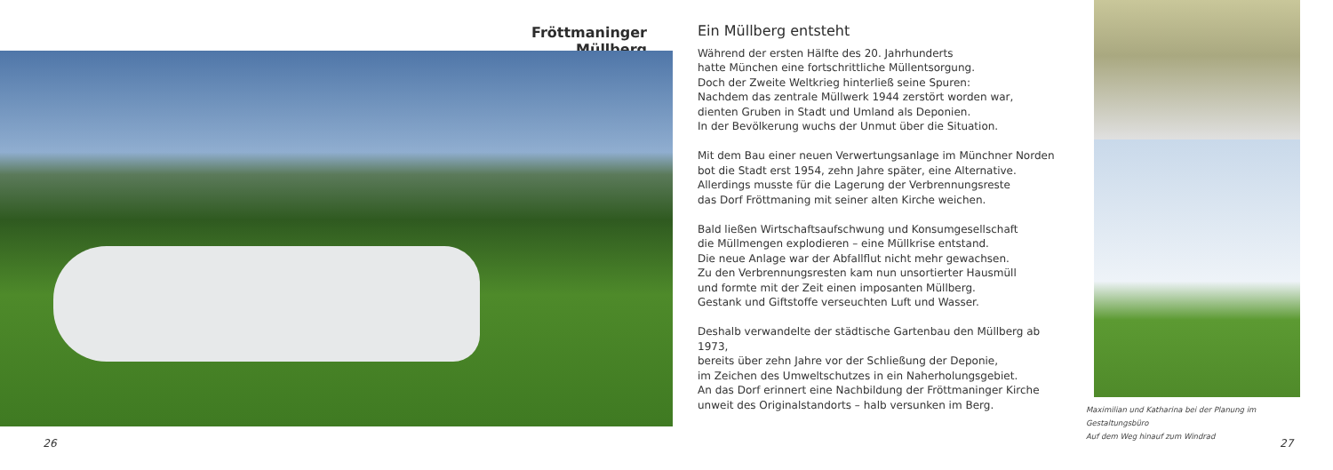Fröttmaninger Müllberg
26
Ein Müllberg entsteht
Während der ersten Hälfte des 20. Jahrhunderts
hatte München eine fortschrittliche Müllentsorgung.
Doch der Zweite Weltkrieg hinterließ seine Spuren:
Nachdem das zentrale Müllwerk 1944 zerstört worden war,
dienten Gruben in Stadt und Umland als Deponien.
In der Bevölkerung wuchs der Unmut über die Situation.
Mit dem Bau einer neuen Verwertungsanlage im Münchner Norden
bot die Stadt erst 1954, zehn Jahre später, eine Alternative.
Allerdings musste für die Lagerung der Verbrennungsreste
das Dorf Fröttmaning mit seiner alten Kirche weichen.
Bald ließen Wirtschaftsaufschwung und Konsumgesellschaft
die Müllmengen explodieren – eine Müllkrise entstand.
Die neue Anlage war der Abfallflut nicht mehr gewachsen.
Zu den Verbrennungsresten kam nun unsortierter Hausmüll
und formte mit der Zeit einen imposanten Müllberg.
Gestank und Giftstoffe verseuchten Luft und Wasser.
Deshalb verwandelte der städtische Gartenbau den Müllberg ab 1973,
bereits über zehn Jahre vor der Schließung der Deponie,
im Zeichen des Umweltschutzes in ein Naherholungsgebiet.
An das Dorf erinnert eine Nachbildung der Fröttmaninger Kirche
unweit des Originalstandorts – halb versunken im Berg.
Maximilian und Katharina bei der Planung im Gestaltungsbüro
Auf dem Weg hinauf zum Windrad
27